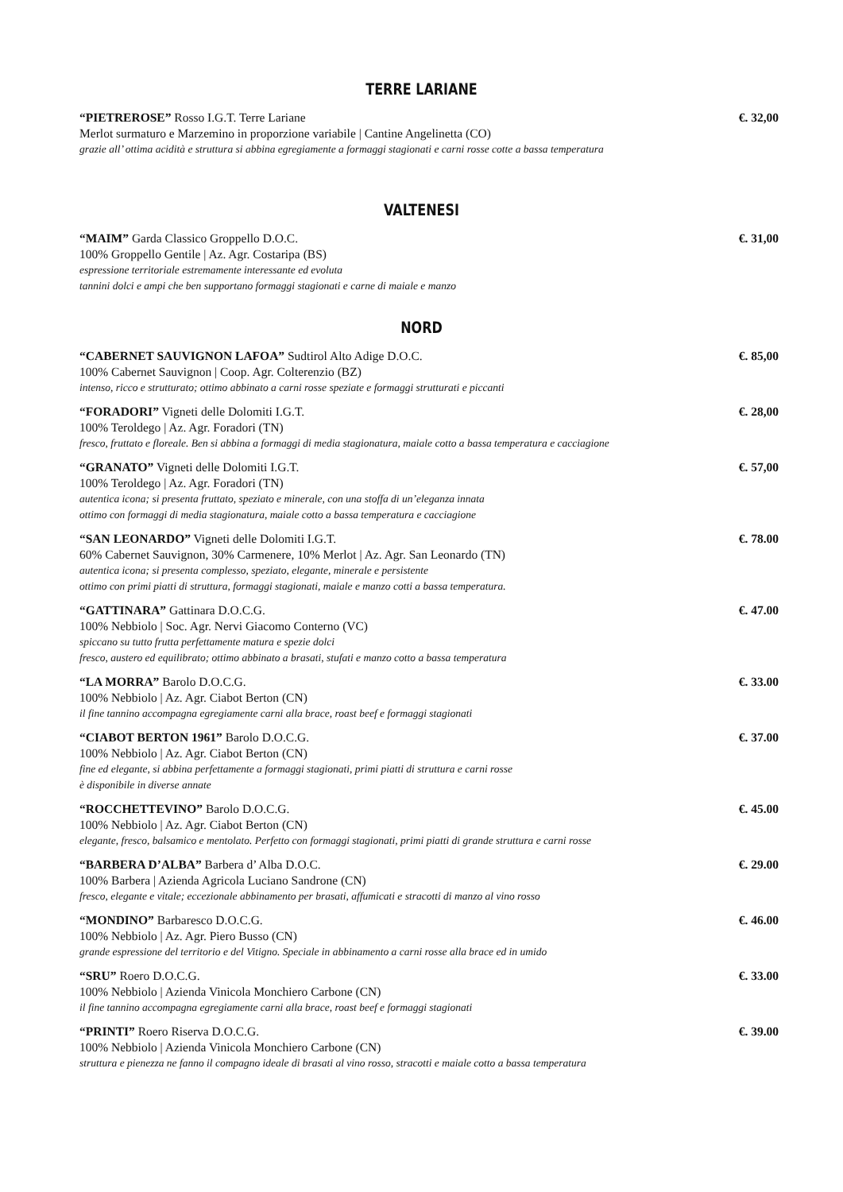TERRE LARIANE
“PIETREROSE” Rosso I.G.T. Terre Lariane €. 32,00
Merlot surmaturo e Marzemino in proporzione variabile | Cantine Angelinetta (CO)
grazie all’ ottima acidità e struttura si abbina egregiamente a formaggi stagionati e carni rosse cotte a bassa temperatura
VALTENESI
“MAIM” Garda Classico Groppello D.O.C. €. 31,00
100% Groppello Gentile | Az. Agr. Costaripa (BS)
espressione territoriale estremamente interessante ed evoluta
tannini dolci e ampi che ben supportano formaggi stagionati e carne di maiale e manzo
NORD
“CABERNET SAUVIGNON LAFOA” Sudtirol Alto Adige D.O.C. €. 85,00
100% Cabernet Sauvignon | Coop. Agr. Colterenzio (BZ)
intenso, ricco e strutturato; ottimo abbinato a carni rosse speziate e formaggi strutturati e piccanti
“FORADORI” Vigneti delle Dolomiti I.G.T. €. 28,00
100% Teroldego | Az. Agr. Foradori (TN)
fresco, fruttato e floreale. Ben si abbina a formaggi di media stagionatura, maiale cotto a bassa temperatura e cacciagione
“GRANATO” Vigneti delle Dolomiti I.G.T. €. 57,00
100% Teroldego | Az. Agr. Foradori (TN)
autentica icona; si presenta fruttato, speziato e minerale, con una stoffa di un’eleganza innata
ottimo con formaggi di media stagionatura, maiale cotto a bassa temperatura e cacciagione
“SAN LEONARDO” Vigneti delle Dolomiti I.G.T. €. 78.00
60% Cabernet Sauvignon, 30% Carmenere, 10% Merlot | Az. Agr. San Leonardo (TN)
autentica icona; si presenta complesso, speziato, elegante, minerale e persistente
ottimo con primi piatti di struttura, formaggi stagionati, maiale e manzo cotti a bassa temperatura.
“GATTINARA” Gattinara D.O.C.G. €. 47.00
100% Nebbiolo | Soc. Agr. Nervi Giacomo Conterno (VC)
spiccano su tutto frutta perfettamente matura e spezie dolci
fresco, austero ed equilibrato; ottimo abbinato a brasati, stufati e manzo cotto a bassa temperatura
“LA MORRA” Barolo D.O.C.G. €. 33.00
100% Nebbiolo | Az. Agr. Ciabot Berton (CN)
il fine tannino accompagna egregiamente carni alla brace, roast beef e formaggi stagionati
“CIABOT BERTON 1961” Barolo D.O.C.G. €. 37.00
100% Nebbiolo | Az. Agr. Ciabot Berton (CN)
fine ed elegante, si abbina perfettamente a formaggi stagionati, primi piatti di struttura e carni rosse
è disponibile in diverse annate
“ROCCHETTEVINO” Barolo D.O.C.G. €. 45.00
100% Nebbiolo | Az. Agr. Ciabot Berton (CN)
elegante, fresco, balsamico e mentolato. Perfetto con formaggi stagionati, primi piatti di grande struttura e carni rosse
“BARBERA D’ALBA” Barbera d’ Alba D.O.C. €. 29.00
100% Barbera | Azienda Agricola Luciano Sandrone (CN)
fresco, elegante e vitale; eccezionale abbinamento per brasati, affumicati e stracotti di manzo al vino rosso
“MONDINO” Barbaresco D.O.C.G. €. 46.00
100% Nebbiolo | Az. Agr. Piero Busso (CN)
grande espressione del territorio e del Vitigno. Speciale in abbinamento a carni rosse alla brace ed in umido
“SRU” Roero D.O.C.G. €. 33.00
100% Nebbiolo | Azienda Vinicola Monchiero Carbone (CN)
il fine tannino accompagna egregiamente carni alla brace, roast beef e formaggi stagionati
“PRINTI” Roero Riserva D.O.C.G. €. 39.00
100% Nebbiolo | Azienda Vinicola Monchiero Carbone (CN)
struttura e pienezza ne fanno il compagno ideale di brasati al vino rosso, stracotti e maiale cotto a bassa temperatura